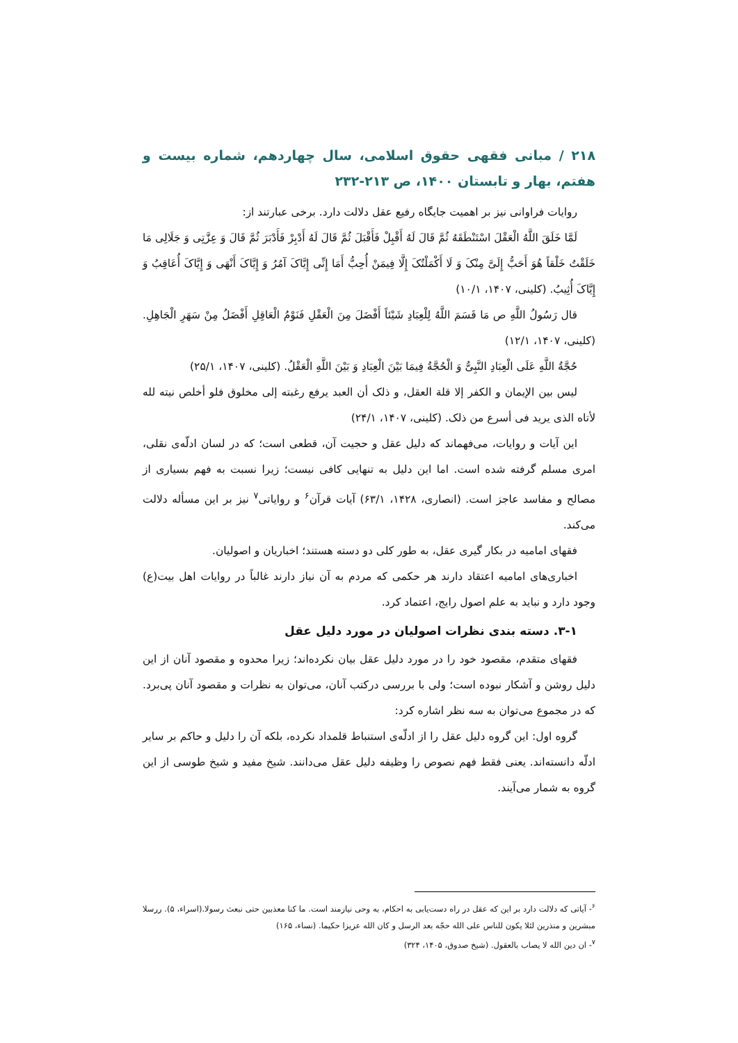۲۱۸ / مبانی فقهی حقوق اسلامی، سال چهاردهم، شماره بیست و هفتم، بهار و تابستان ۱۴۰۰، ص ۲۱۳-۲۳۲
روایات فراوانی نیز بر اهمیت جایگاه رفیع عقل دلالت دارد. برخی عبارتند از:
لَمَّا خَلَقَ اللَّهُ الْعَقْلَ اسْتَنْطَقَهُ ثُمَّ قَالَ لَهُ أَقْبِلْ فَأَقْبَلَ ثُمَّ قَالَ لَهُ أَدْبِرْ فَأَدْبَرَ ثُمَّ قَالَ وَ عِزَّتِی وَ جَلَالِی مَا خَلَقْتُ خَلْقاً هُوَ أَحَبُّ إِلَیَّ مِنْکَ وَ لَا أَکْمَلْتُکَ إِلَّا فِیمَنْ أُحِبُّ أَمَا إِنِّی إِیَّاکَ آمُرُ وَ إِیَّاکَ أَنْهَی وَ إِیَّاکَ أُعَاقِبُ وَ إِیَّاکَ أُثِیبُ. (کلینی، ۱۴۰۷، ۱۰/۱)
قال رَسُولُ اللَّهِ ص مَا قَسَمَ اللَّهُ لِلْعِبَادِ شَیْئاً أَفْضَلَ مِنَ الْعَقْلِ فَنَوْمُ الْعَاقِلِ أَفْضَلُ مِنْ سَهَرِ الْجَاهِلِ. (کلینی، ۱۴۰۷، ۱۲/۱)
حُجَّةُ اللَّهِ عَلَی الْعِبَادِ النَّبِیُّ وَ الْحُجَّةُ فِیمَا بَیْنَ الْعِبَادِ وَ بَیْنَ اللَّهِ الْعَقْلُ. (کلینی، ۱۴۰۷، ۲۵/۱)
لیس بین الإیمان و الکفر إلا قلة العقل، و ذلک أن العبد یرفع رغبته إلی مخلوق فلو أخلص نیته لله لأتاه الذی یرید فی أسرع من ذلک. (کلینی، ۱۴۰۷، ۲۴/۱)
این آیات و روایات، می‌فهماند که دلیل عقل و حجیت آن، قطعی است؛ که در لسان ادلّه‌ی نقلی، امری مسلم گرفته شده است. اما این دلیل به تنهایی کافی نیست؛ زیرا نسبت به فهم بسیاری از مصالح و مفاسد عاجز است. (انصاری، ۱۴۲۸، ۶۳/۱) آیات قرآن<sup>۶</sup> و روایاتی<sup>۷</sup> نیز بر این مسأله دلالت می‌کند.
فقهای امامیه در بکار گیری عقل، به طور کلی دو دسته هستند؛ اخباریان و اصولیان.
اخباری‌های امامیه اعتقاد دارند هر حکمی که مردم به آن نیاز دارند غالباً در روایات اهل بیت(ع) وجود دارد و نباید به علم اصول رایج، اعتماد کرد.
۳-۱. دسته بندی نظرات اصولیان در مورد دلیل عقل
فقهای متقدم، مقصود خود را در مورد دلیل عقل بیان نکرده‌اند؛ زیرا محدوه و مقصود آنان از این دلیل روشن و آشکار نبوده است؛ ولی با بررسی درکتب آنان، می‌توان به نظرات و مقصود آنان پی‌برد. که در مجموع می‌توان به سه نظر اشاره کرد:
گروه اول: این گروه دلیل عقل را از ادلّه‌ی استنباط قلمداد نکرده، بلکه آن را دلیل و حاکم بر سایر ادلّه دانسته‌اند. یعنی فقط فهم نصوص را وظیفه دلیل عقل می‌دانند. شیخ مفید و شیخ طوسی از این گروه به شمار می‌آیند.
<sup>۶</sup>- آیاتی که دلالت دارد بر این که عقل در راه دست‌یابی به احکام، به وحی نیازمند است. ما کنا معذبین حتی نبعث رسولا.(اسراء، ۵). ررسلا مبشرین و منذرین لئلا یکون للناس علی الله حجّه بعد الرسل و کان الله عزیزا حکیما. (نساء، ۱۶۵)
<sup>۷</sup>- ان دین الله لا یصاب بالعقول. (شیخ صدوق، ۱۴۰۵، ۳۲۴)